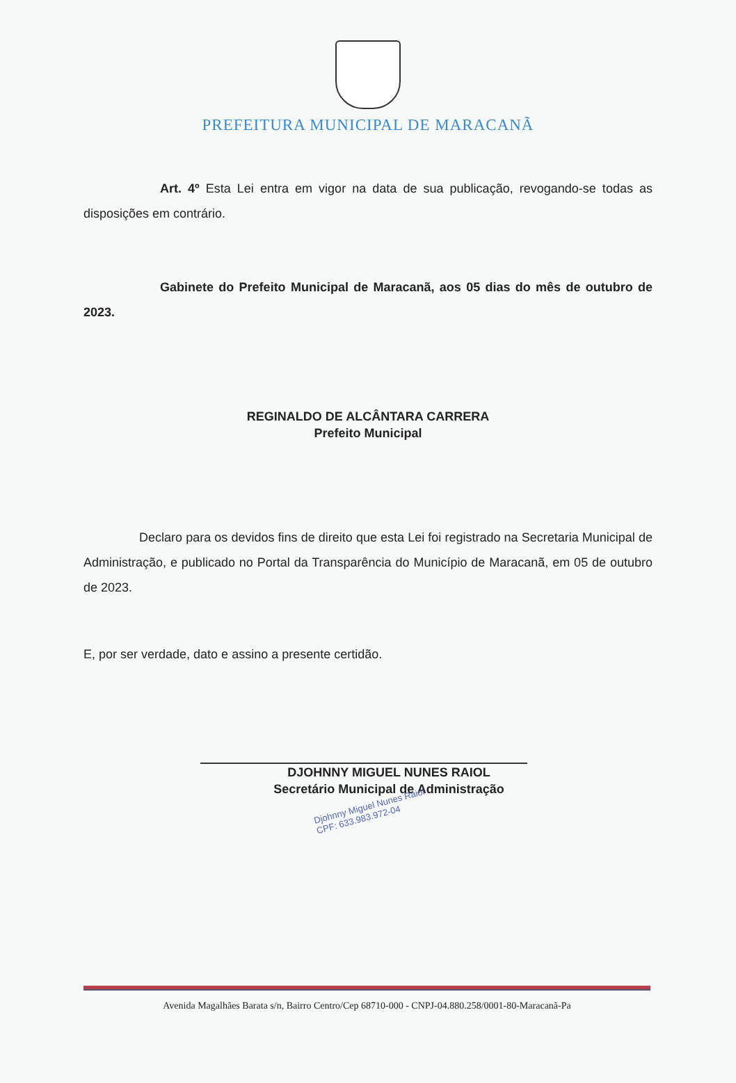PREFEITURA MUNICIPAL DE MARACANÃ
Art. 4º Esta Lei entra em vigor na data de sua publicação, revogando-se todas as disposições em contrário.
Gabinete do Prefeito Municipal de Maracanã, aos 05 dias do mês de outubro de 2023.
REGINALDO DE ALCÂNTARA CARRERA
Prefeito Municipal
Declaro para os devidos fins de direito que esta Lei foi registrado na Secretaria Municipal de Administração, e publicado no Portal da Transparência do Município de Maracanã, em 05 de outubro de 2023.
E, por ser verdade, dato e assino a presente certidão.
DJOHNNY MIGUEL NUNES RAIOL
Secretário Municipal de Administração
Djohnny Miguel Nunes Raiol
CPF: 633.983.972-04
Avenida Magalhães Barata s/n, Bairro Centro/Cep 68710-000 - CNPJ-04.880.258/0001-80-Maracanã-Pa